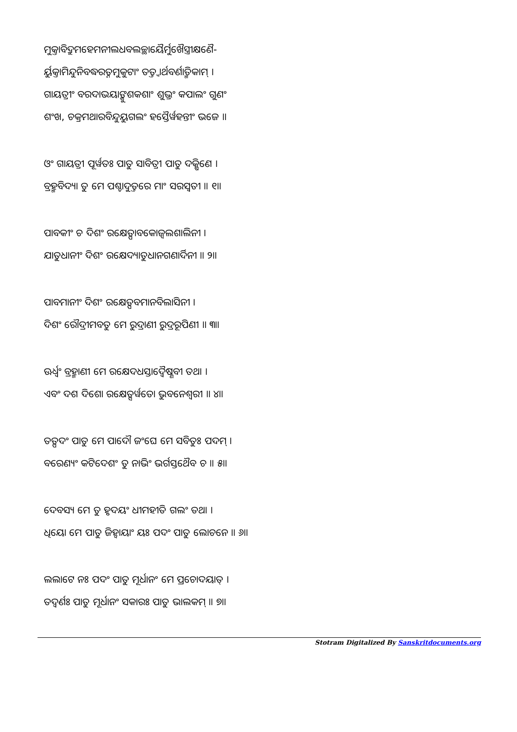ମୁକ୍ତାବିଦ୍ରୁମହେମନୀଲଧବଲଚ୍ଛାୟୈର୍ମୁଖୈସ୍ତ୍ରୀକ୍ଷଣୈ-
ର୍ୟୁକ୍ତାମିନ୍ଦୁନିବଦ୍ଧରତ୍ନମୁକୁଟାଂ ତତ୍ତ୍ୱାର୍ଥବର୍ଣାତ୍ମିକାମ୍ ।
ଗାୟତ୍ରୀଂ ବରଦାଭୟାଙ୍କୁଶକଶାଂ ଶୁଭ୍ରଂ କପାଲଂ ଗୁଣଂ
ଶଂଖ, ଚକ୍ରମଥାରବିନ୍ଦୁୟୁଗଲଂ ହସ୍ତୈର୍ୱହନ୍ତୀଂ ଭଜେ ॥
ଓଂ ଗାୟତ୍ରୀ ପୂର୍ୱତଃ ପାତୁ ସାବିତ୍ରୀ ପାତୁ ଦକ୍ଷିଣେ ।
ବ୍ରହ୍ମବିଦ୍ୟା ତୁ ମେ ପଶ୍ଚାଦୁତ୍ତରେ ମାଂ ସରସ୍ୱତୀ ॥ ୧॥
ପାବକୀଂ ଚ ଦିଶଂ ରକ୍ଷେତ୍ପାବକୋଜ୍ୱଲଶାଲିନୀ ।
ଯାତୁଧାନୀଂ ଦିଶଂ ରକ୍ଷେଦ୍ୟାତୁଧାନଗଣାର୍ଦିନୀ ॥ ୨॥
ପାବମାନୀଂ ଦିଶଂ ରକ୍ଷେତ୍ପବମାନବିଲାସିନୀ ।
ଦିଶଂ ରୌଦ୍ରୀମବତୁ ମେ ରୁଦ୍ରାଣୀ ରୁଦ୍ରରୂପିଣୀ ॥ ୩॥
ଊର୍ଧ୍ୱଂ ବ୍ରହ୍ମାଣୀ ମେ ରକ୍ଷେଦଧସ୍ତାଦ୍ୱୈଷ୍ଣବୀ ତଥା ।
ଏବଂ ଦଶ ଦିଶୋ ରକ୍ଷେତ୍ସର୍ୱତୋ ଭୁବନେଶ୍ୱରୀ ॥ ୪॥
ତତ୍ପଦଂ ପାତୁ ମେ ପାଦୌ ଜଂଘେ ମେ ସବିତୁଃ ପଦମ୍ ।
ବରେଣ୍ୟଂ କଟିଦେଶଂ ତୁ ନାଭିଂ ଭର୍ଗସ୍ତଥୈବ ଚ ॥ ୫॥
ଦେବସ୍ୟ ମେ ତୁ ହୃଦୟଂ ଧୀମହୀତି ଗଲଂ ତଥା ।
ଧିୟୋ ମେ ପାତୁ ଜିହ୍ୱାୟାଂ ୟଃ ପଦଂ ପାତୁ ଲୋଚନେ ॥ ୬॥
ଲଲାଟେ ନଃ ପଦଂ ପାତୁ ମୂର୍ଧାନଂ ମେ ପ୍ରଚୋଦୟାତ୍ ।
ତଦ୍ୱର୍ଣଃ ପାତୁ ମୂର୍ଧାନଂ ସକାରଃ ପାତୁ ଭାଲକମ୍ ॥ ୭॥
Stotram Digitalized By Sanskritdocuments.org